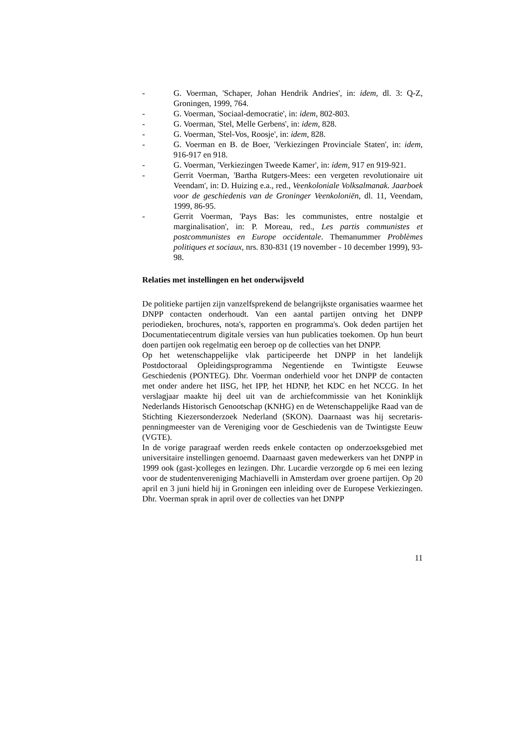- G. Voerman, 'Schaper, Johan Hendrik Andries', in: idem, dl. 3: Q-Z, Groningen, 1999, 764.
- G. Voerman, 'Sociaal-democratie', in: idem, 802-803.
- G. Voerman, 'Stel, Melle Gerbens', in: idem, 828.
- G. Voerman, 'Stel-Vos, Roosje', in: idem, 828.
- G. Voerman en B. de Boer, 'Verkiezingen Provinciale Staten', in: idem, 916-917 en 918.
- G. Voerman, 'Verkiezingen Tweede Kamer', in: idem, 917 en 919-921.
- Gerrit Voerman, 'Bartha Rutgers-Mees: een vergeten revolutionaire uit Veendam', in: D. Huizing e.a., red., Veenkoloniale Volksalmanak. Jaarboek voor de geschiedenis van de Groninger Veenkoloniën, dl. 11, Veendam, 1999, 86-95.
- Gerrit Voerman, 'Pays Bas: les communistes, entre nostalgie et marginalisation', in: P. Moreau, red., Les partis communistes et postcommunistes en Europe occidentale. Themanummer Problèmes politiques et sociaux, nrs. 830-831 (19 november - 10 december 1999), 93-98.
Relaties met instellingen en het onderwijsveld
De politieke partijen zijn vanzelfsprekend de belangrijkste organisaties waarmee het DNPP contacten onderhoudt. Van een aantal partijen ontving het DNPP periodieken, brochures, nota's, rapporten en programma's. Ook deden partijen het Documentatiecentrum digitale versies van hun publicaties toekomen. Op hun beurt doen partijen ook regelmatig een beroep op de collecties van het DNPP.
Op het wetenschappelijke vlak participeerde het DNPP in het landelijk Postdoctoraal Opleidingsprogramma Negentiende en Twintigste Eeuwse Geschiedenis (PONTEG). Dhr. Voerman onderhield voor het DNPP de contacten met onder andere het IISG, het IPP, het HDNP, het KDC en het NCCG. In het verslagjaar maakte hij deel uit van de archiefcommissie van het Koninklijk Nederlands Historisch Genootschap (KNHG) en de Wetenschappelijke Raad van de Stichting Kiezersonderzoek Nederland (SKON). Daarnaast was hij secretaris-penningmeester van de Vereniging voor de Geschiedenis van de Twintigste Eeuw (VGTE).
In de vorige paragraaf werden reeds enkele contacten op onderzoeksgebied met universitaire instellingen genoemd. Daarnaast gaven medewerkers van het DNPP in 1999 ook (gast-)colleges en lezingen. Dhr. Lucardie verzorgde op 6 mei een lezing voor de studentenvereniging Machiavelli in Amsterdam over groene partijen. Op 20 april en 3 juni hield hij in Groningen een inleiding over de Europese Verkiezingen. Dhr. Voerman sprak in april over de collecties van het DNPP
11